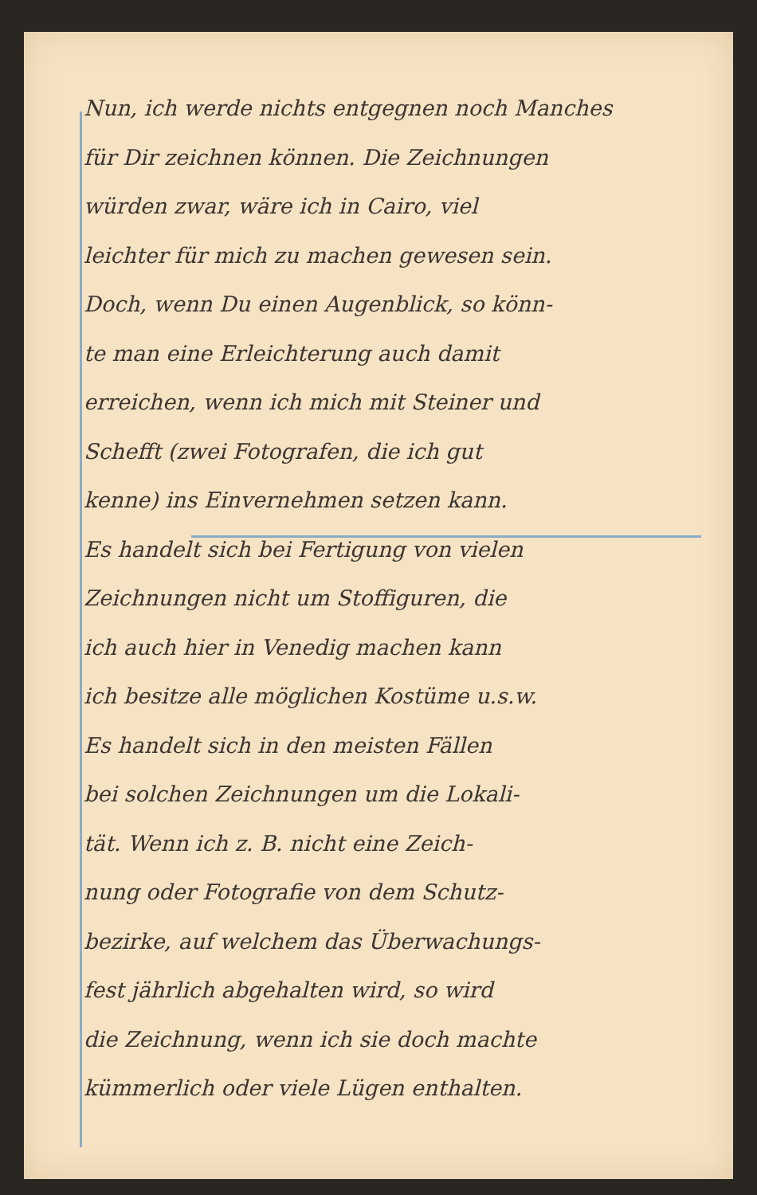Nun, ich werde nichts entgegnen noch Manches
für Dir zeichnen können. Die Zeichnungen
würden zwar, wäre ich in Cairo, viel
leichter für mich zu machen gewesen sein.
Doch, wenn Du einen Augenblick, so könn-
te man eine Erleichterung auch damit
erreichen, wenn ich mich mit Steiner und
Schefft (zwei Fotografen, die ich gut
kenne) ins Einvernehmen setzen kann.
Es handelt sich bei Fertigung von vielen
Zeichnungen nicht um Stoffiguren, die
ich auch hier in Venedig machen kann
ich besitze alle möglichen Kostüme u.s.w.
Es handelt sich in den meisten Fällen
bei solchen Zeichnungen um die Lokali-
tät. Wenn ich z. B. nicht eine Zeich-
nung oder Fotografie von dem Schutz-
bezirke, auf welchem das Überwachungs-
fest jährlich abgehalten wird, so wird
die Zeichnung, wenn ich sie doch machte
kümmerlich oder viele Lügen enthalten.